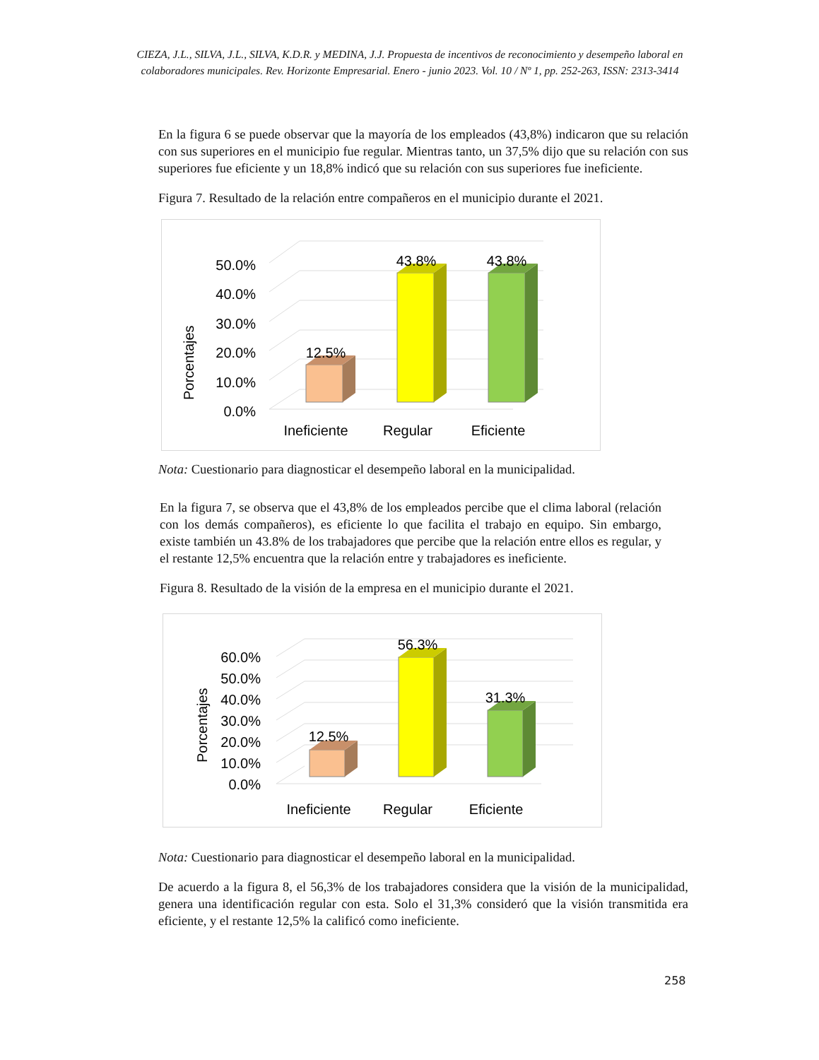CIEZA, J.L., SILVA, J.L., SILVA, K.D.R. y MEDINA, J.J. Propuesta de incentivos de reconocimiento y desempeño laboral en colaboradores municipales. Rev. Horizonte Empresarial. Enero - junio 2023. Vol. 10 / Nº 1, pp. 252-263, ISSN: 2313-3414
En la figura 6 se puede observar que la mayoría de los empleados (43,8%) indicaron que su relación con sus superiores en el municipio fue regular. Mientras tanto, un 37,5% dijo que su relación con sus superiores fue eficiente y un 18,8% indicó que su relación con sus superiores fue ineficiente.
Figura 7. Resultado de la relación entre compañeros en el municipio durante el 2021.
Porcentajes
0.0%
10.0%
20.0%
30.0%
40.0%
50.0%
12.5%
43.8%
43.8%
Ineficiente
Regular
Eficiente
Nota: Cuestionario para diagnosticar el desempeño laboral en la municipalidad.
En la figura 7, se observa que el 43,8% de los empleados percibe que el clima laboral (relación con los demás compañeros), es eficiente lo que facilita el trabajo en equipo. Sin embargo, existe también un 43.8% de los trabajadores que percibe que la relación entre ellos es regular, y el restante 12,5% encuentra que la relación entre y trabajadores es ineficiente.
Figura 8. Resultado de la visión de la empresa en el municipio durante el 2021.
Porcentajes
0.0%
10.0%
20.0%
30.0%
40.0%
50.0%
60.0%
12.5%
56.3%
31.3%
Ineficiente
Regular
Eficiente
Nota: Cuestionario para diagnosticar el desempeño laboral en la municipalidad.
De acuerdo a la figura 8, el 56,3% de los trabajadores considera que la visión de la municipalidad, genera una identificación regular con esta. Solo el 31,3% consideró que la visión transmitida era eficiente, y el restante 12,5% la calificó como ineficiente.
258